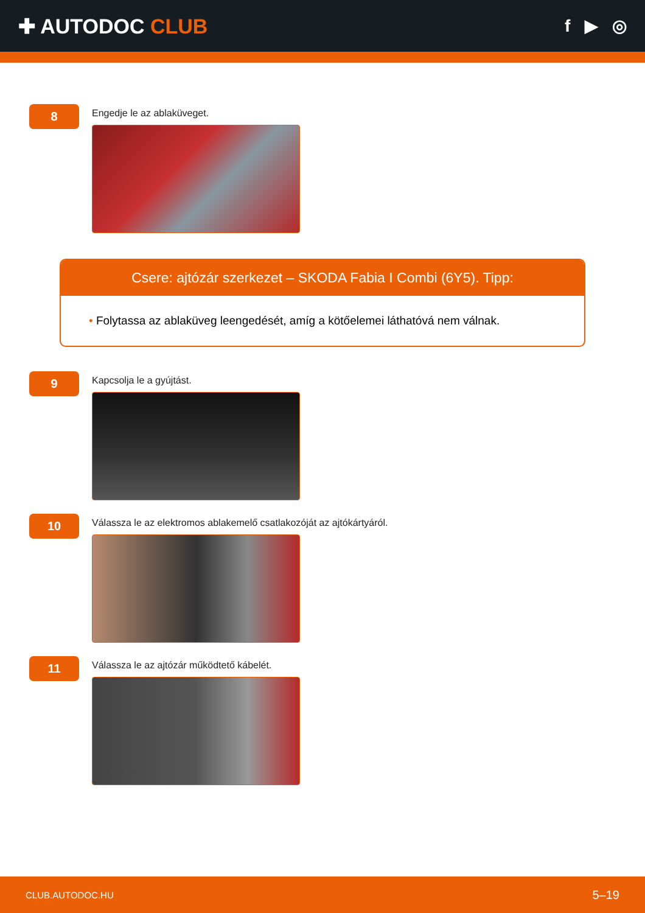✚ AUTODOC CLUB
f ▶ ◎
8
Engedje le az ablaküveget.
Csere: ajtózár szerkezet – SKODA Fabia I Combi (6Y5). Tipp:
• Folytassa az ablaküveg leengedését, amíg a kötőelemei láthatóvá nem válnak.
9
Kapcsolja le a gyújtást.
10
Válassza le az elektromos ablakemelő csatlakozóját az ajtókártyáról.
11
Válassza le az ajtózár működtető kábelét.
CLUB.AUTODOC.HU 5–19